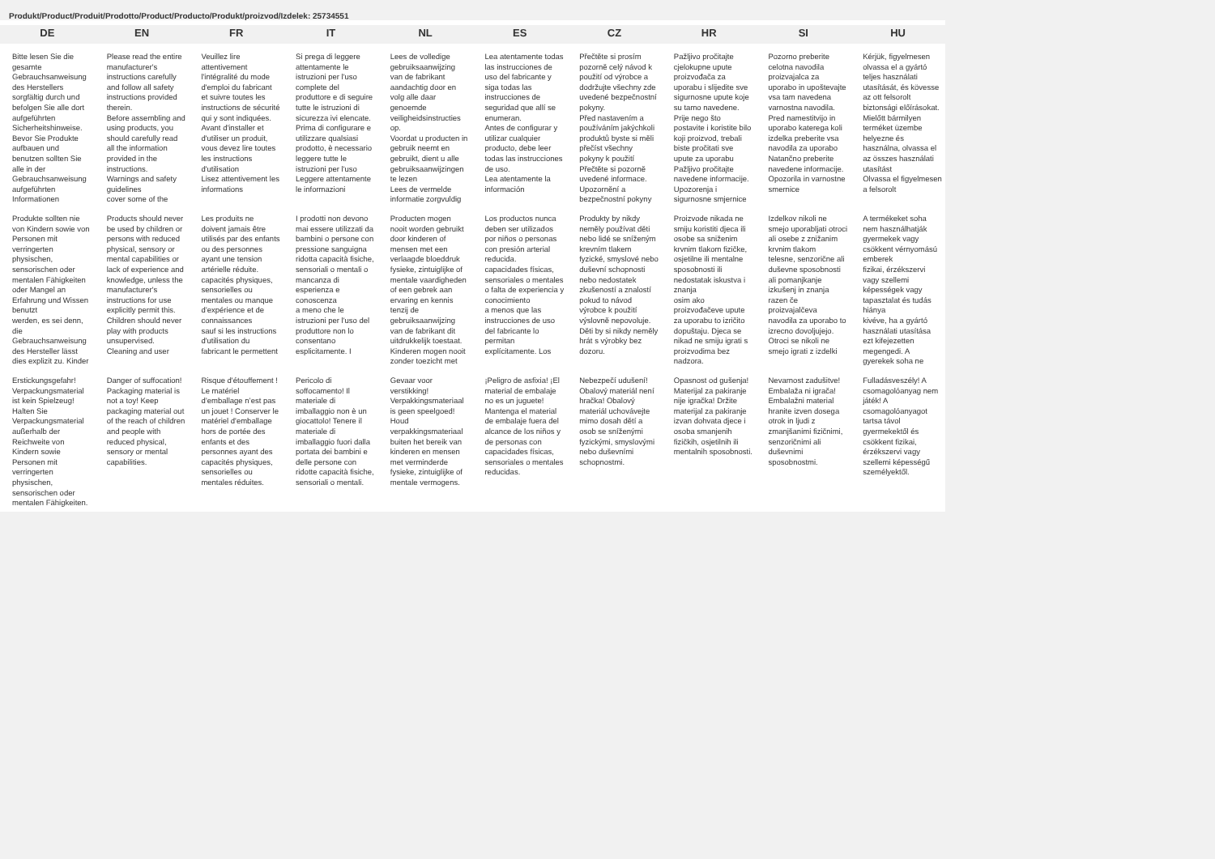Produkt/Product/Produit/Prodotto/Product/Producto/Produkt/proizvod/Izdelek: 25734551
| DE | EN | FR | IT | NL | ES | CZ | HR | SI | HU |
| --- | --- | --- | --- | --- | --- | --- | --- | --- | --- |
| Bitte lesen Sie die gesamte Gebrauchsanweisung des Herstellers sorgfältig durch und befolgen Sie alle dort aufgeführten Sicherheitshinweise. Bevor Sie Produkte aufbauen und benutzen sollten Sie alle in der Gebrauchsanweisung aufgeführten Informationen | Please read the entire manufacturer's instructions carefully and follow all safety instructions provided therein. Before assembling and using products, you should carefully read all the information provided in the instructions. Warnings and safety guidelines cover some of the | Veuillez lire attentivement l'intégralité du mode d'emploi du fabricant et suivre toutes les instructions de sécurité qui y sont indiquées. Avant d'installer et d'utiliser un produit, vous devez lire toutes les instructions d'utilisation Lisez attentivement les informations | Si prega di leggere attentamente le istruzioni per l'uso complete del produttore e di seguire tutte le istruzioni di sicurezza ivi elencate. Prima di configurare e utilizzare qualsiasi prodotto, è necessario leggere tutte le istruzioni per l'uso Leggere attentamente le informazioni | Lees de volledige gebruiksaanwijzing van de fabrikant aandachtig door en volg alle daar genoemde veiligheidsinstructies op. Voordat u producten in gebruik neemt en gebruikt, dient u alle gebruiksaanwijzingen te lezen Lees de vermelde informatie zorgvuldig | Lea atentamente todas las instrucciones de uso del fabricante y siga todas las instrucciones de seguridad que allí se enumeran. Antes de configurar y utilizar cualquier producto, debe leer todas las instrucciones de uso. Lea atentamente la información | Přečtěte si prosím pozorně celý návod k použití od výrobce a dodržujte všechny zde uvedené bezpečnostní pokyny. Před nastavením a používáním jakýchkoli produktů byste si měli přečíst všechny pokyny k použití Přečtěte si pozorně uvedené informace. Upozornění a bezpečnostní pokyny | Pažljivo pročitajte cjelokupne upute proizvođača za uporabu i slijedite sve sigurnosne upute koje su tamo navedene. Prije nego što postavite i koristite bilo koji proizvod, trebali biste pročitati sve upute za uporabu Pažljivo pročitajte navedene informacije. Upozorenja i sigurnosne smjernice | Pozorno preberite celotna navodila proizvajalca za uporabo in upoštevajte vsa tam navedena varnostna navodila. Pred namestitvijo in uporabo katerega koli izdelka preberite vsa navodila za uporabo Natančno preberite navedene informacije. Opozorila in varnostne smernice | Kérjük, figyelmesen olvassa el a gyártó teljes használati utasítását, és kövesse az ott felsorolt biztonsági előírásokat. Mielőtt bármilyen terméket üzembe helyezne és használna, olvassa el az összes használati utasítást Olvassa el figyelmesen a felsorolt |
| Produkte sollten nie von Kindern sowie von Personen mit verringerten physischen, sensorischen oder mentalen Fähigkeiten oder Mangel an Erfahrung und Wissen benutzt werden, es sei denn, die Gebrauchsanweisung des Hersteller lässt dies explizit zu. Kinder | Products should never be used by children or persons with reduced physical, sensory or mental capabilities or lack of experience and knowledge, unless the manufacturer's instructions for use explicitly permit this. Children should never play with products unsupervised. Cleaning and user | Les produits ne doivent jamais être utilisés par des enfants ou des personnes ayant une tension artérielle réduite. capacités physiques, sensorielles ou mentales ou manque d’expérience et de connaissances sauf si les instructions d'utilisation du fabricant le permettent | I prodotti non devono mai essere utilizzati da bambini o persone con pressione sanguigna ridotta capacità fisiche, sensoriali o mentali o mancanza di esperienza e conoscenza a meno che le istruzioni per l'uso del produttore non lo consentano esplicitamente. I | Producten mogen nooit worden gebruikt door kinderen of mensen met een verlaagde bloeddruk fysieke, zintuiglijke of mentale vaardigheden of een gebrek aan ervaring en kennis tenzij de gebruiksaanwijzing van de fabrikant dit uitdrukkelijk toestaat. Kinderen mogen nooit zonder toezicht met | Los productos nunca deben ser utilizados por niños o personas con presión arterial reducida. capacidades físicas, sensoriales o mentales o falta de experiencia y conocimiento a menos que las instrucciones de uso del fabricante lo permitan explícitamente. Los | Produkty by nikdy neměly používat děti nebo lidé se sníženým krevním tlakem fyzické, smyslové nebo duševní schopnosti nebo nedostatek zkušeností a znalostí pokud to návod výrobce k použití výslovně nepovoluje. Děti by si nikdy neměly hrát s výrobky bez dozoru. | Proizvode nikada ne smiju koristiti djeca ili osobe sa sniženim krvnim tlakom fizičke, osjetilne ili mentalne sposobnosti ili nedostatak iskustva i znanja osim ako proizvođačeve upute za uporabu to izričito dopuštaju. Djeca se nikad ne smiju igrati s proizvodima bez nadzora. | Izdelkov nikoli ne smejo uporabljati otroci ali osebe z znižanim krvnim tlakom telesne, senzorične ali duševne sposobnosti ali pomanjkanje izkušenj in znanja razen če proizvajalčeva navodila za uporabo to izrecno dovoljujejo. Otroci se nikoli ne smejo igrati z izdelki | A termékeket soha nem használhatják gyermekek vagy csökkent vérnyomású emberek fizikai, érzékszervi vagy szellemi képességek vagy tapasztalat és tudás hiánya kivéve, ha a gyártó használati utasítása ezt kifejezetten megengedi. A gyerekek soha ne |
| Erstickungsgefahr! Verpackungsmaterial ist kein Spielzeug! Halten Sie Verpackungsmaterial außerhalb der Reichweite von Kindern sowie Personen mit verringerten physischen, sensorischen oder mentalen Fähigkeiten. | Danger of suffocation! Packaging material is not a toy! Keep packaging material out of the reach of children and people with reduced physical, sensory or mental capabilities. | Risque d'étouffement ! Le matériel d’emballage n’est pas un jouet ! Conserver le matériel d'emballage hors de portée des enfants et des personnes ayant des capacités physiques, sensorielles ou mentales réduites. | Pericolo di soffocamento! Il materiale di imballaggio non è un giocattolo! Tenere il materiale di imballaggio fuori dalla portata dei bambini e delle persone con ridotte capacità fisiche, sensoriali o mentali. | Gevaar voor verstikking! Verpakkingsmateriaal is geen speelgoed! Houd verpakkingsmateriaal buiten het bereik van kinderen en mensen met verminderde fysieke, zintuiglijke of mentale vermogens. | ¡Peligro de asfixia! ¡El material de embalaje no es un juguete! Mantenga el material de embalaje fuera del alcance de los niños y de personas con capacidades físicas, sensoriales o mentales reducidas. | Nebezpečí udušení! Obalový materiál není hračka! Obalový materiál uchovávejte mimo dosah dětí a osob se sníženými fyzickými, smyslovými nebo duševními schopnostmi. | Opasnost od gušenja! Materijal za pakiranje nije igračka! Držite materijal za pakiranje izvan dohvata djece i osoba smanjenih fizičkih, osjetilnih ili mentalnih sposobnosti. | Nevarnost zadušitve! Embalaža ni igrača! Embalažni material hranite izven dosega otrok in ljudi z zmanjšanimi fizičnimi, senzoričnimi ali duševnimi sposobnostmi. | Fulladásveszély! A csomagolóanyag nem játék! A csomagolóanyagot tartsa távol gyermekektől és csökkent fizikai, érzékszervi vagy szellemi képességű személyektől. |